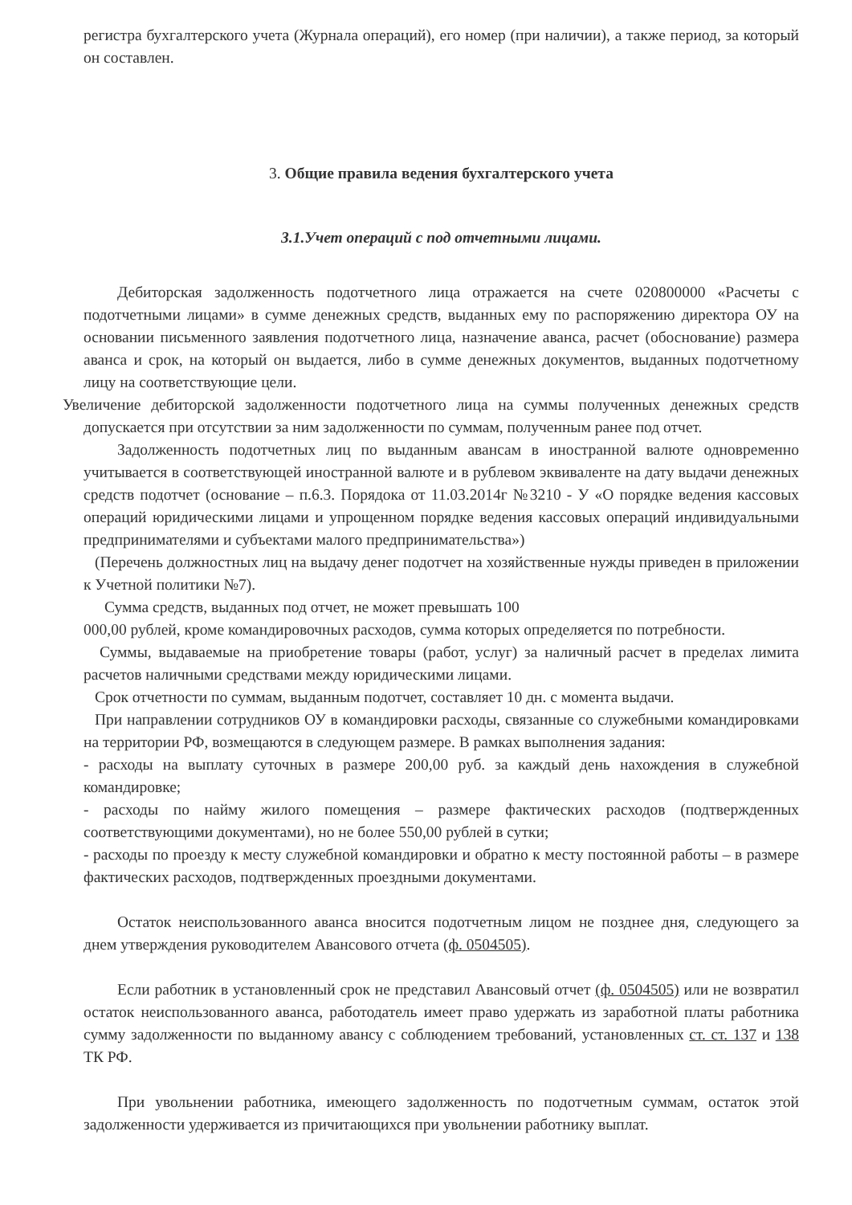регистра бухгалтерского учета (Журнала операций), его номер (при наличии), а также период, за который он составлен.
3. Общие правила ведения бухгалтерского учета
3.1.Учет операций с под отчетными лицами.
Дебиторская задолженность подотчетного лица отражается на счете 020800000 «Расчеты с подотчетными лицами» в сумме денежных средств, выданных ему по распоряжению директора ОУ на основании письменного заявления подотчетного лица, назначение аванса, расчет (обоснование) размера аванса и срок, на который он выдается, либо в сумме денежных документов, выданных подотчетному лицу на соответствующие цели.
Увеличение дебиторской задолженности подотчетного лица на суммы полученных денежных средств допускается при отсутствии за ним задолженности по суммам, полученным ранее под отчет.
Задолженность подотчетных лиц по выданным авансам в иностранной валюте одновременно учитывается в соответствующей иностранной валюте и в рублевом эквиваленте на дату выдачи денежных средств подотчет (основание – п.6.3. Порядока от 11.03.2014г №3210 - У «О порядке ведения кассовых операций юридическими лицами и упрощенном порядке ведения кассовых операций индивидуальными предпринимателями и субъектами малого предпринимательства»)
(Перечень должностных лиц на выдачу денег подотчет на хозяйственные нужды приведен в приложении к Учетной политики №7).
Сумма средств, выданных под отчет, не может превышать 100
000,00 рублей, кроме командировочных расходов, сумма которых определяется по потребности.
Суммы, выдаваемые на приобретение товары (работ, услуг) за наличный расчет в пределах лимита расчетов наличными средствами между юридическими лицами.
Срок отчетности по суммам, выданным подотчет, составляет 10 дн. с момента выдачи.
При направлении сотрудников ОУ в командировки расходы, связанные со служебными командировками на территории РФ, возмещаются в следующем размере. В рамках выполнения задания:
- расходы на выплату суточных в размере 200,00 руб. за каждый день нахождения в служебной командировке;
- расходы по найму жилого помещения – размере фактических расходов (подтвержденных соответствующими документами), но не более 550,00 рублей в сутки;
- расходы по проезду к месту служебной командировки и обратно к месту постоянной работы – в размере фактических расходов, подтвержденных проездными документами.
Остаток неиспользованного аванса вносится подотчетным лицом не позднее дня, следующего за днем утверждения руководителем Авансового отчета (ф. 0504505).
Если работник в установленный срок не представил Авансовый отчет (ф. 0504505) или не возвратил остаток неиспользованного аванса, работодатель имеет право удержать из заработной платы работника сумму задолженности по выданному авансу с соблюдением требований, установленных ст. ст. 137 и 138 ТК РФ.
При увольнении работника, имеющего задолженность по подотчетным суммам, остаток этой задолженности удерживается из причитающихся при увольнении работнику выплат.